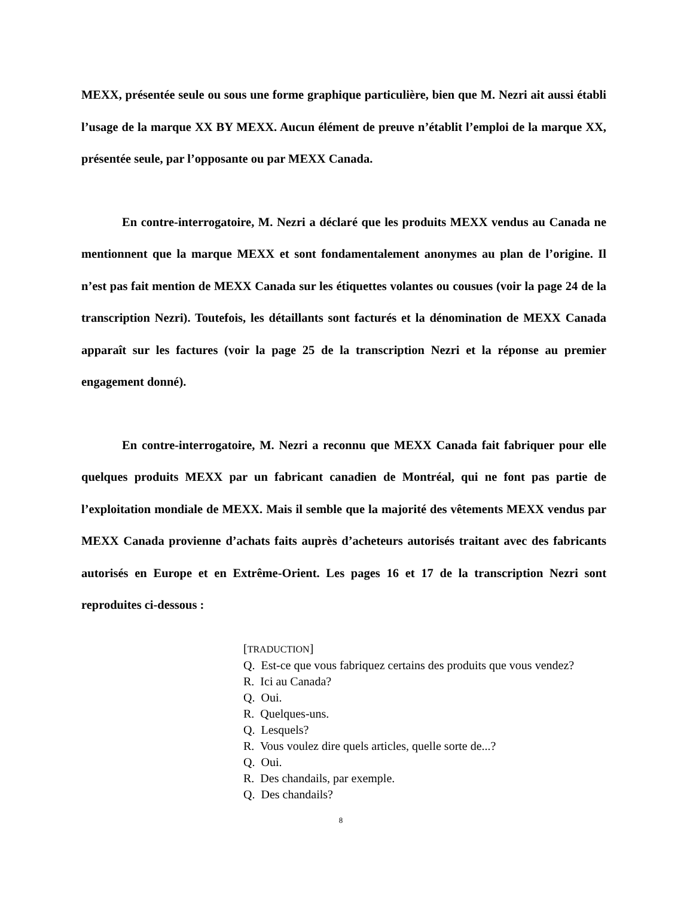MEXX, présentée seule ou sous une forme graphique particulière, bien que M. Nezri ait aussi établi l’usage de la marque XX BY MEXX. Aucun élément de preuve n’établit l’emploi de la marque XX, présentée seule, par l’opposante ou par MEXX Canada.
En contre-interrogatoire, M. Nezri a déclaré que les produits MEXX vendus au Canada ne mentionnent que la marque MEXX et sont fondamentalement anonymes au plan de l’origine. Il n’est pas fait mention de MEXX Canada sur les étiquettes volantes ou cousues (voir la page 24 de la transcription Nezri). Toutefois, les détaillants sont facturés et la dénomination de MEXX Canada apparaît sur les factures (voir la page 25 de la transcription Nezri et la réponse au premier engagement donné).
En contre-interrogatoire, M. Nezri a reconnu que MEXX Canada fait fabriquer pour elle quelques produits MEXX par un fabricant canadien de Montréal, qui ne font pas partie de l’exploitation mondiale de MEXX. Mais il semble que la majorité des vêtements MEXX vendus par MEXX Canada provienne d’achats faits auprès d’acheteurs autorisés traitant avec des fabricants autorisés en Europe et en Extrême-Orient. Les pages 16 et 17 de la transcription Nezri sont reproduites ci-dessous :
[TRADUCTION]
Q. Est-ce que vous fabriquez certains des produits que vous vendez?
R. Ici au Canada?
Q. Oui.
R. Quelques-uns.
Q. Lesquels?
R. Vous voulez dire quels articles, quelle sorte de...?
Q. Oui.
R. Des chandails, par exemple.
Q. Des chandails?
8